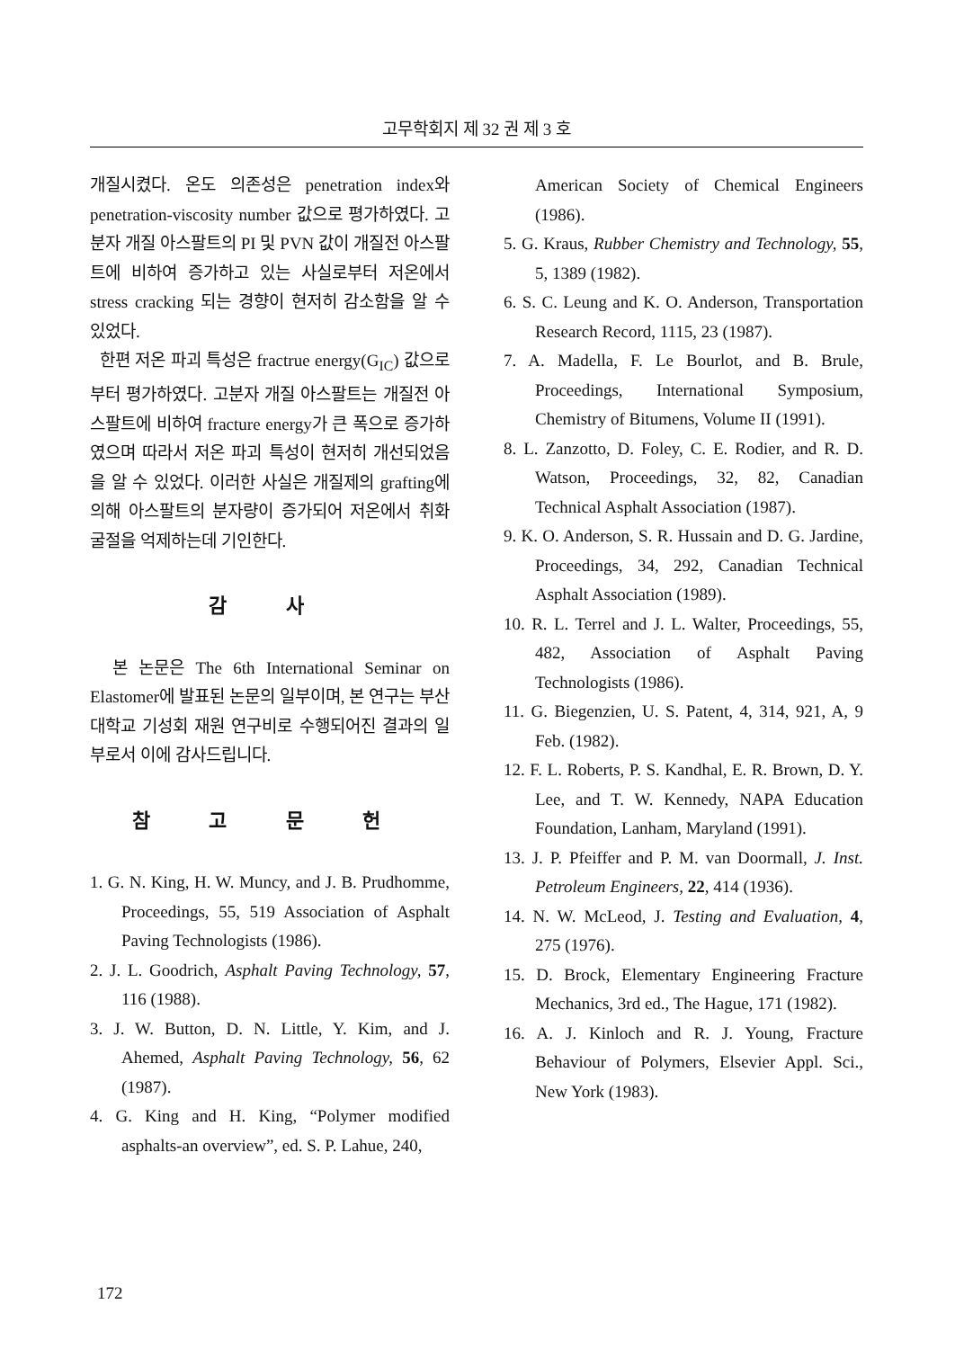고무학회지 제 32 권 제 3 호
개질시켰다. 온도 의존성은 penetration index와 penetration-viscosity number 값으로 평가하였다. 고분자 개질 아스팔트의 PI 및 PVN 값이 개질전 아스팔트에 비하여 증가하고 있는 사실로부터 저온에서 stress cracking 되는 경향이 현저히 감소함을 알 수 있었다.
한편 저온 파괴 특성은 fractrue energy(G<sub>IC</sub>) 값으로부터 평가하였다. 고분자 개질 아스팔트는 개질전 아스팔트에 비하여 fracture energy가 큰 폭으로 증가하였으며 따라서 저온 파괴 특성이 현저히 개선되었음을 알 수 있었다. 이러한 사실은 개질제의 grafting에 의해 아스팔트의 분자량이 증가되어 저온에서 취화 굴절을 억제하는데 기인한다.
감 사
본 논문은 The 6th International Seminar on Elastomer에 발표된 논문의 일부이며, 본 연구는 부산대학교 기성회 재원 연구비로 수행되어진 결과의 일부로서 이에 감사드립니다.
참 고 문 헌
1. G. N. King, H. W. Muncy, and J. B. Prudhomme, Proceedings, 55, 519 Association of Asphalt Paving Technologists (1986).
2. J. L. Goodrich, Asphalt Paving Technology, 57, 116 (1988).
3. J. W. Button, D. N. Little, Y. Kim, and J. Ahemed, Asphalt Paving Technology, 56, 62 (1987).
4. G. King and H. King, “Polymer modified asphalts-an overview”, ed. S. P. Lahue, 240,
American Society of Chemical Engineers (1986).
5. G. Kraus, Rubber Chemistry and Technology, 55, 5, 1389 (1982).
6. S. C. Leung and K. O. Anderson, Transportation Research Record, 1115, 23 (1987).
7. A. Madella, F. Le Bourlot, and B. Brule, Proceedings, International Symposium, Chemistry of Bitumens, Volume II (1991).
8. L. Zanzotto, D. Foley, C. E. Rodier, and R. D. Watson, Proceedings, 32, 82, Canadian Technical Asphalt Association (1987).
9. K. O. Anderson, S. R. Hussain and D. G. Jardine, Proceedings, 34, 292, Canadian Technical Asphalt Association (1989).
10. R. L. Terrel and J. L. Walter, Proceedings, 55, 482, Association of Asphalt Paving Technologists (1986).
11. G. Biegenzien, U. S. Patent, 4, 314, 921, A, 9 Feb. (1982).
12. F. L. Roberts, P. S. Kandhal, E. R. Brown, D. Y. Lee, and T. W. Kennedy, NAPA Education Foundation, Lanham, Maryland (1991).
13. J. P. Pfeiffer and P. M. van Doormall, J. Inst. Petroleum Engineers, 22, 414 (1936).
14. N. W. McLeod, J. Testing and Evaluation, 4, 275 (1976).
15. D. Brock, Elementary Engineering Fracture Mechanics, 3rd ed., The Hague, 171 (1982).
16. A. J. Kinloch and R. J. Young, Fracture Behaviour of Polymers, Elsevier Appl. Sci., New York (1983).
172